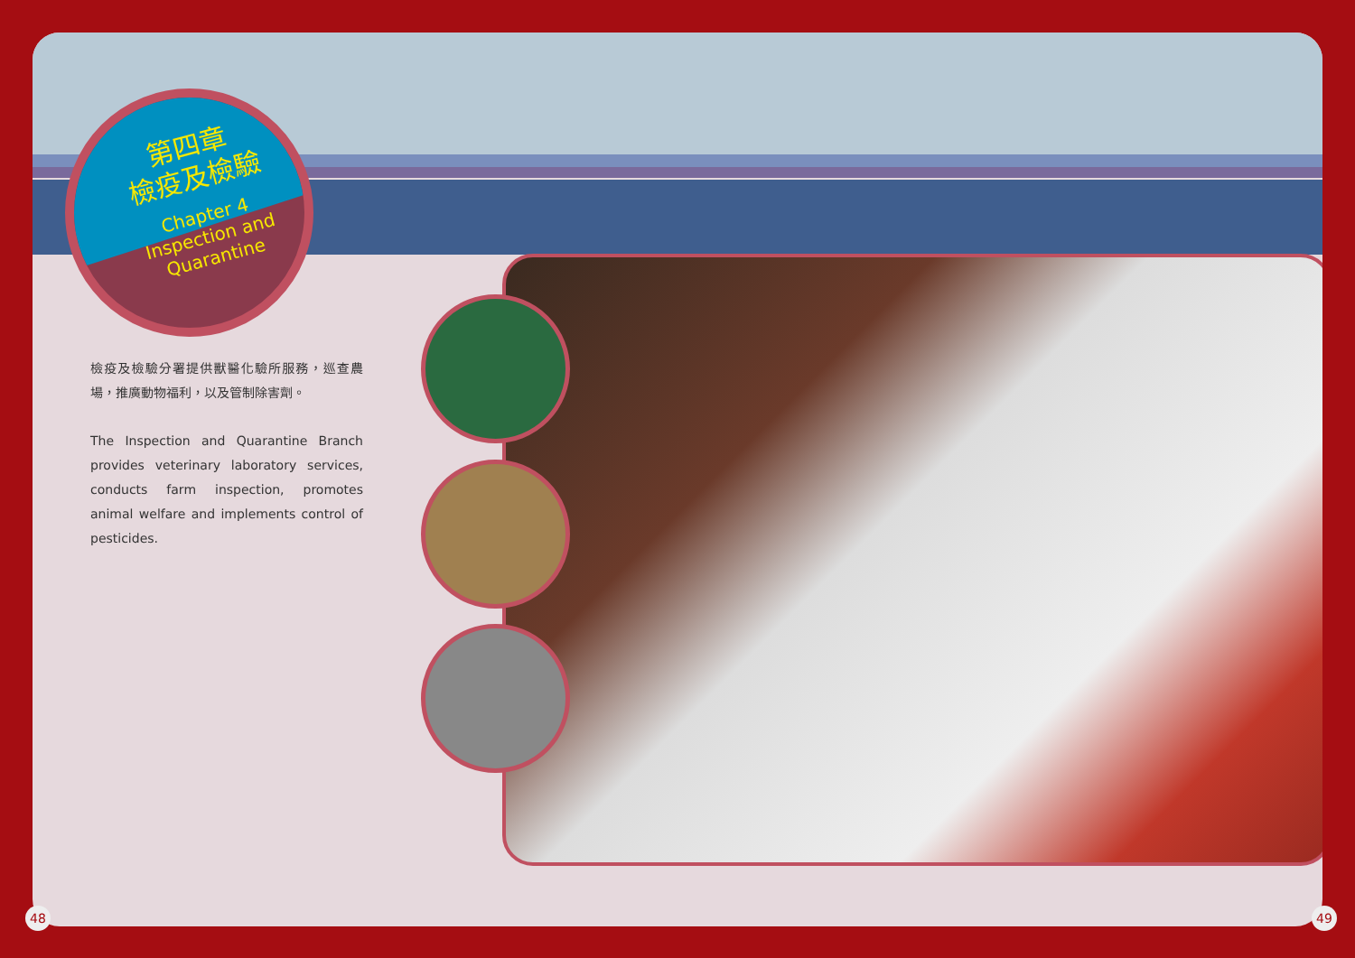第四章
檢疫及檢驗
Chapter 4
Inspection and
Quarantine
檢疫及檢驗分署提供獸醫化驗所服務，巡查農場，推廣動物福利，以及管制除害劑。
The Inspection and Quarantine Branch provides veterinary laboratory services, conducts farm inspection, promotes animal welfare and implements control of pesticides.
48 49